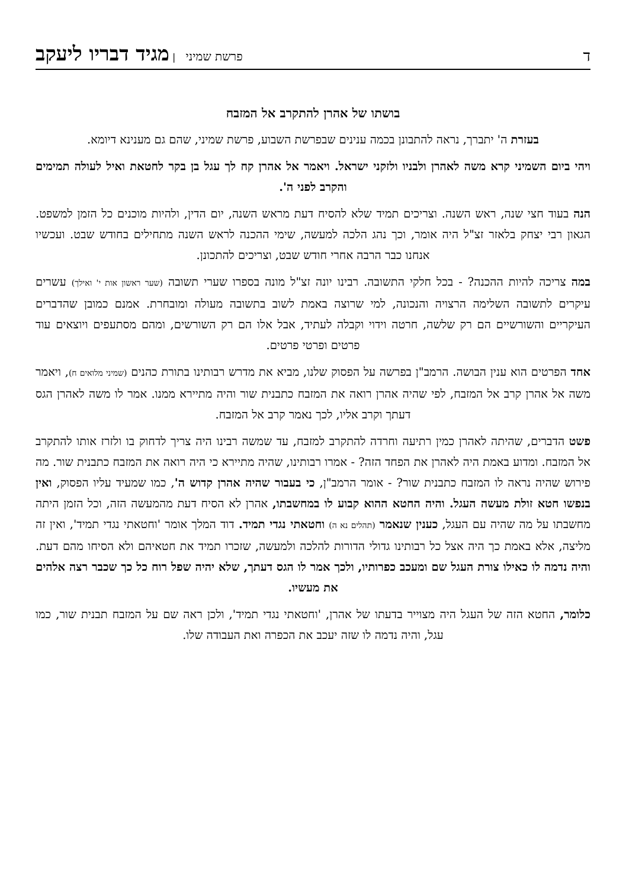ד
פרשת שמיני | מגיד דבריו ליעקב
בושתו של אהרן להתקרב אל המזבח
בעזרת ה' יתברך, נראה להתבונן בכמה ענינים שבפרשת השבוע, פרשת שמיני, שהם גם מענינא דיומא.
ויהי ביום השמיני קרא משה לאהרן ולבניו ולזקני ישראל. ויאמר אל אהרן קח לך עגל בן בקר לחטאת ואיל לעולה תמימים והקרב לפני ה'.
הנה בעוד חצי שנה, ראש השנה. וצריכים תמיד שלא להסיח דעת מראש השנה, יום הדין, ולהיות מוכנים כל הזמן למשפט. הגאון רבי יצחק בלאזר זצ"ל היה אומר, וכך נהג הלכה למעשה, שימי ההכנה לראש השנה מתחילים בחודש שבט. ועכשיו אנחנו כבר הרבה אחרי חודש שבט, וצריכים להתכונן.
במה צריכה להיות ההכנה? - בכל חלקי התשובה. רבינו יונה זצ"ל מונה בספרו שערי תשובה (שער ראשון אות י' ואילך) עשרים עיקרים לתשובה השלימה הרצויה והנכונה, למי שרוצה באמת לשוב בתשובה מעולה ומובחרת. אמנם כמובן שהדברים העיקריים והשורשיים הם רק שלשה, חרטה וידוי וקבלה לעתיד, אבל אלו הם רק השורשים, ומהם מסתעפים ויוצאים עוד פרטים ופרטי פרטים.
אחד הפרטים הוא ענין הבושה. הרמב"ן בפרשה על הפסוק שלנו, מביא את מדרש רבותינו בתורת כהנים (שמיני מלואים ח), ויאמר משה אל אהרן קרב אל המזבח, לפי שהיה אהרן רואה את המזבח כתבנית שור והיה מתיירא ממנו. אמר לו משה לאהרן הגס דעתך וקרב אליו, לכך נאמר קרב אל המזבח.
פשט הדברים, שהיתה לאהרן כמין רתיעה וחרדה להתקרב למזבח, עד שמשה רבינו היה צריך לדחוק בו ולזרז אותו להתקרב אל המזבח. ומדוע באמת היה לאהרן את הפחד הזה? - אמרו רבותינו, שהיה מתיירא כי היה רואה את המזבח כתבנית שור. מה פירוש שהיה נראה לו המזבח כתבנית שור? - אומר הרמב"ן, כי בעבור שהיה אהרן קדוש ה', כמו שמעיד עליו הפסוק, ואין בנפשו חטא זולת מעשה העגל. והיה החטא ההוא קבוע לו במחשבתו, אהרן לא הסיח דעת מהמעשה הזה, וכל הזמן היתה מחשבתו על מה שהיה עם העגל, כענין שנאמר (תהלים נא ה) וחטאתי נגדי תמיד. דוד המלך אומר 'וחטאתי נגדי תמיד', ואין זה מליצה, אלא באמת כך היה אצל כל רבותינו גדולי הדורות להלכה ולמעשה, שזכרו תמיד את חטאיהם ולא הסיחו מהם דעת. והיה נדמה לו כאילו צורת העגל שם ומעכב כפרותיו, ולכך אמר לו הגס דעתך, שלא יהיה שפל רוח כל כך שכבר רצה אלהים את מעשיו.
כלומר, החטא הזה של העגל היה מצוייר בדעתו של אהרן, 'וחטאתי נגדי תמיד', ולכן ראה שם על המזבח תבנית שור, כמו עגל, והיה נדמה לו שזה יעכב את הכפרה ואת העבודה שלו.